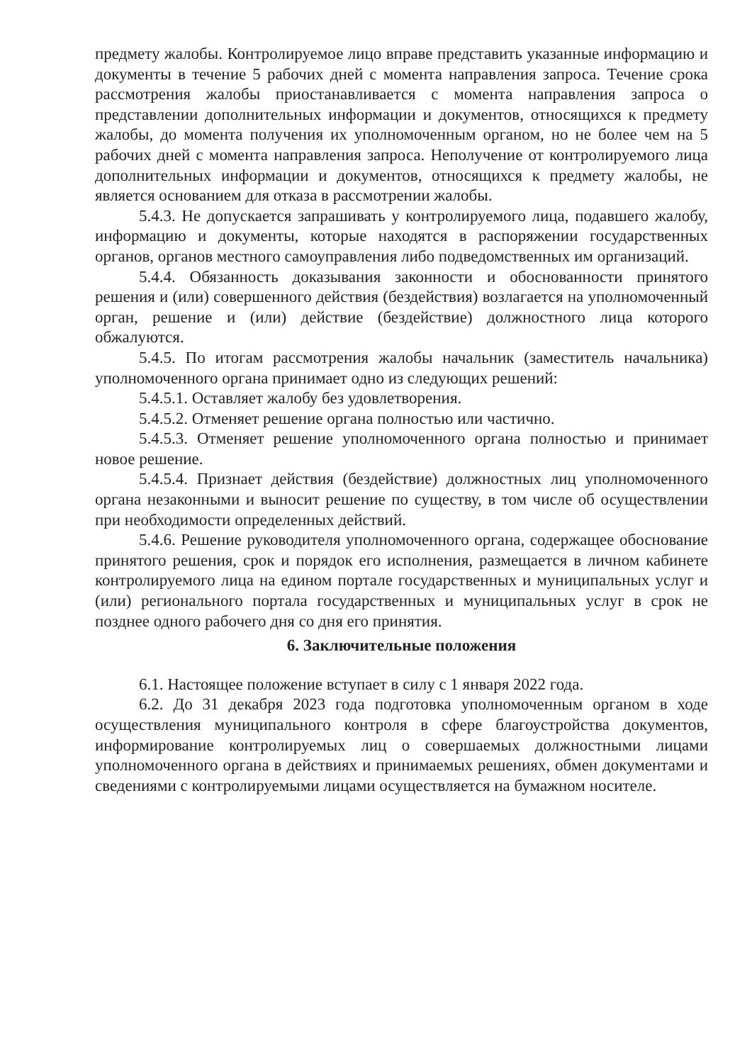предмету жалобы. Контролируемое лицо вправе представить указанные информацию и документы в течение 5 рабочих дней с момента направления запроса. Течение срока рассмотрения жалобы приостанавливается с момента направления запроса о представлении дополнительных информации и документов, относящихся к предмету жалобы, до момента получения их уполномоченным органом, но не более чем на 5 рабочих дней с момента направления запроса. Неполучение от контролируемого лица дополнительных информации и документов, относящихся к предмету жалобы, не является основанием для отказа в рассмотрении жалобы.
5.4.3. Не допускается запрашивать у контролируемого лица, подавшего жалобу, информацию и документы, которые находятся в распоряжении государственных органов, органов местного самоуправления либо подведомственных им организаций.
5.4.4. Обязанность доказывания законности и обоснованности принятого решения и (или) совершенного действия (бездействия) возлагается на уполномоченный орган, решение и (или) действие (бездействие) должностного лица которого обжалуются.
5.4.5. По итогам рассмотрения жалобы начальник (заместитель начальника) уполномоченного органа принимает одно из следующих решений:
5.4.5.1. Оставляет жалобу без удовлетворения.
5.4.5.2. Отменяет решение органа полностью или частично.
5.4.5.3. Отменяет решение уполномоченного органа полностью и принимает новое решение.
5.4.5.4. Признает действия (бездействие) должностных лиц уполномоченного органа незаконными и выносит решение по существу, в том числе об осуществлении при необходимости определенных действий.
5.4.6. Решение руководителя уполномоченного органа, содержащее обоснование принятого решения, срок и порядок его исполнения, размещается в личном кабинете контролируемого лица на едином портале государственных и муниципальных услуг и (или) регионального портала государственных и муниципальных услуг в срок не позднее одного рабочего дня со дня его принятия.
6. Заключительные положения
6.1. Настоящее положение вступает в силу с 1 января 2022 года.
6.2. До 31 декабря 2023 года подготовка уполномоченным органом в ходе осуществления муниципального контроля в сфере благоустройства документов, информирование контролируемых лиц о совершаемых должностными лицами уполномоченного органа в действиях и принимаемых решениях, обмен документами и сведениями с контролируемыми лицами осуществляется на бумажном носителе.